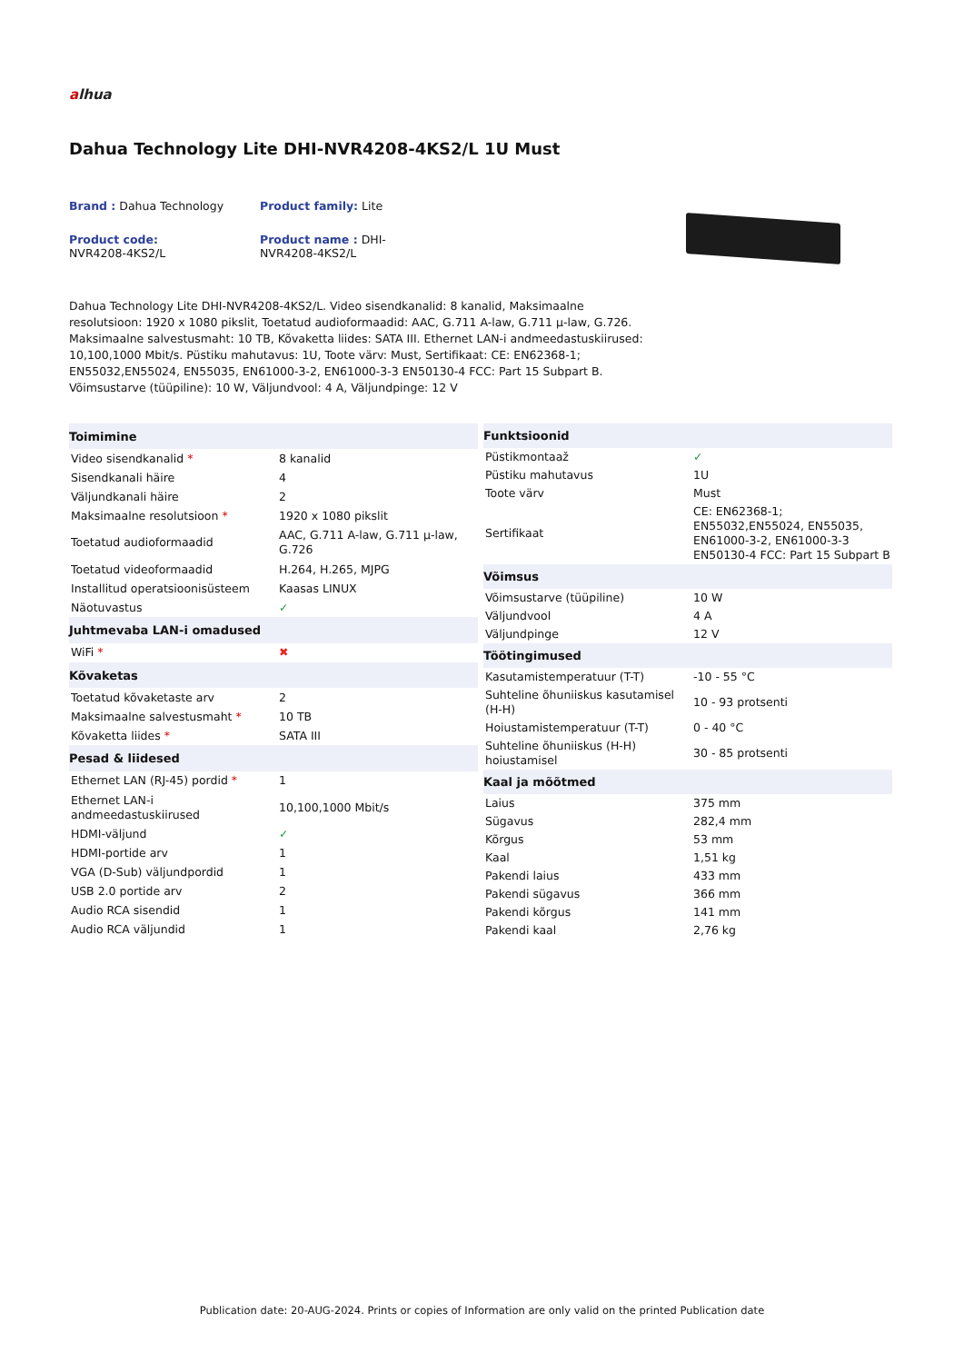alhua
Dahua Technology Lite DHI-NVR4208-4KS2/L 1U Must
Brand : Dahua Technology
Product family: Lite
Product code:
NVR4208-4KS2/L
Product name : DHI-
NVR4208-4KS2/L
Dahua Technology Lite DHI-NVR4208-4KS2/L. Video sisendkanalid: 8 kanalid, Maksimaalne resolutsioon: 1920 x 1080 pikslit, Toetatud audioformaadid: AAC, G.711 A-law, G.711 µ-law, G.726. Maksimaalne salvestusmaht: 10 TB, Kõvaketta liides: SATA III. Ethernet LAN-i andmeedastuskiirused: 10,100,1000 Mbit/s. Püstiku mahutavus: 1U, Toote värv: Must, Sertifikaat: CE: EN62368-1; EN55032,EN55024, EN55035, EN61000-3-2, EN61000-3-3 EN50130-4 FCC: Part 15 Subpart B. Võimsustarve (tüüpiline): 10 W, Väljundvool: 4 A, Väljundpinge: 12 V
| Toimimine | |
| --- | --- |
| Video sisendkanalid * | 8 kanalid |
| Sisendkanali häire | 4 |
| Väljundkanali häire | 2 |
| Maksimaalne resolutsioon * | 1920 x 1080 pikslit |
| Toetatud audioformaadid | AAC, G.711 A-law, G.711 µ-law, G.726 |
| Toetatud videoformaadid | H.264, H.265, MJPG |
| Installitud operatsioonisüsteem | Kaasas LINUX |
| Näotuvastus | ✓ |
| Juhtmevaba LAN-i omadused | |
| WiFi * | ✖ |
| Kõvaketas | |
| Toetatud kõvaketaste arv | 2 |
| Maksimaalne salvestusmaht * | 10 TB |
| Kõvaketta liides * | SATA III |
| Pesad & liidesed | |
| Ethernet LAN (RJ-45) pordid * | 1 |
| Ethernet LAN-i andmeedastuskiirused | 10,100,1000 Mbit/s |
| HDMI-väljund | ✓ |
| HDMI-portide arv | 1 |
| VGA (D-Sub) väljundpordid | 1 |
| USB 2.0 portide arv | 2 |
| Audio RCA sisendid | 1 |
| Audio RCA väljundid | 1 |
| Funktsioonid | |
| --- | --- |
| Püstikmontaaž | ✓ |
| Püstiku mahutavus | 1U |
| Toote värv | Must |
| Sertifikaat | CE: EN62368-1; EN55032,EN55024, EN55035, EN61000-3-2, EN61000-3-3 EN50130-4 FCC: Part 15 Subpart B |
| Võimsus | |
| Võimsustarve (tüüpiline) | 10 W |
| Väljundvool | 4 A |
| Väljundpinge | 12 V |
| Töötingimused | |
| Kasutamistemperatuur (T-T) | -10 - 55 °C |
| Suhteline õhuniiskus kasutamisel (H-H) | 10 - 93 protsenti |
| Hoiustamistemperatuur (T-T) | 0 - 40 °C |
| Suhteline õhuniiskus (H-H) hoiustamisel | 30 - 85 protsenti |
| Kaal ja mõõtmed | |
| Laius | 375 mm |
| Sügavus | 282,4 mm |
| Kõrgus | 53 mm |
| Kaal | 1,51 kg |
| Pakendi laius | 433 mm |
| Pakendi sügavus | 366 mm |
| Pakendi kõrgus | 141 mm |
| Pakendi kaal | 2,76 kg |
Publication date: 20-AUG-2024. Prints or copies of Information are only valid on the printed Publication date